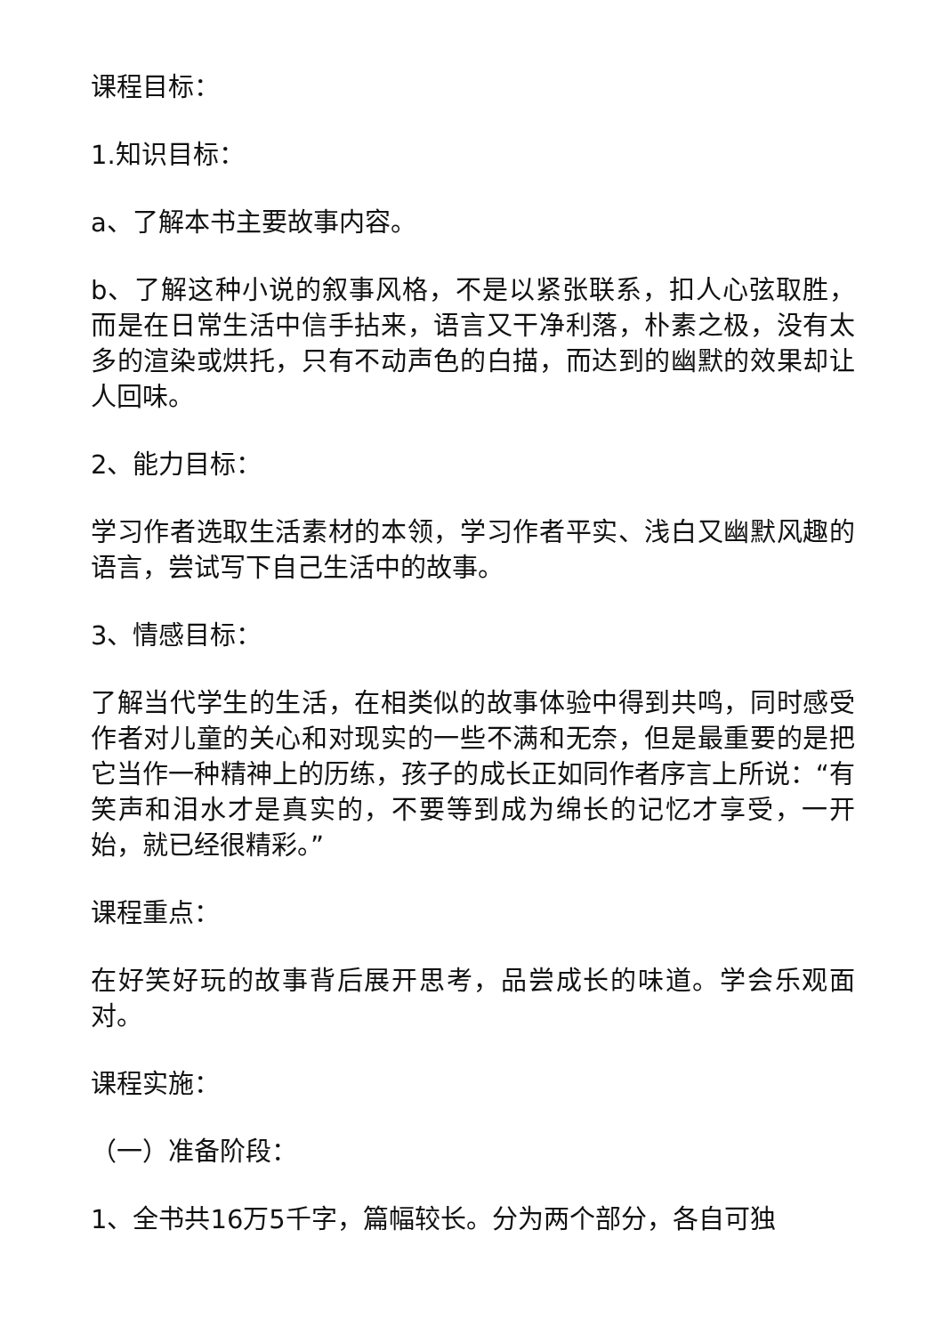课程目标：
1.知识目标：
a、了解本书主要故事内容。
b、了解这种小说的叙事风格，不是以紧张联系，扣人心弦取胜，而是在日常生活中信手拈来，语言又干净利落，朴素之极，没有太多的渲染或烘托，只有不动声色的白描，而达到的幽默的效果却让人回味。
2、能力目标：
学习作者选取生活素材的本领，学习作者平实、浅白又幽默风趣的语言，尝试写下自己生活中的故事。
3、情感目标：
了解当代学生的生活，在相类似的故事体验中得到共鸣，同时感受作者对儿童的关心和对现实的一些不满和无奈，但是最重要的是把它当作一种精神上的历练，孩子的成长正如同作者序言上所说：“有笑声和泪水才是真实的，不要等到成为绵长的记忆才享受，一开始，就已经很精彩。”
课程重点：
在好笑好玩的故事背后展开思考，品尝成长的味道。学会乐观面对。
课程实施：
（一）准备阶段：
1、全书共16万5千字，篇幅较长。分为两个部分，各自可独